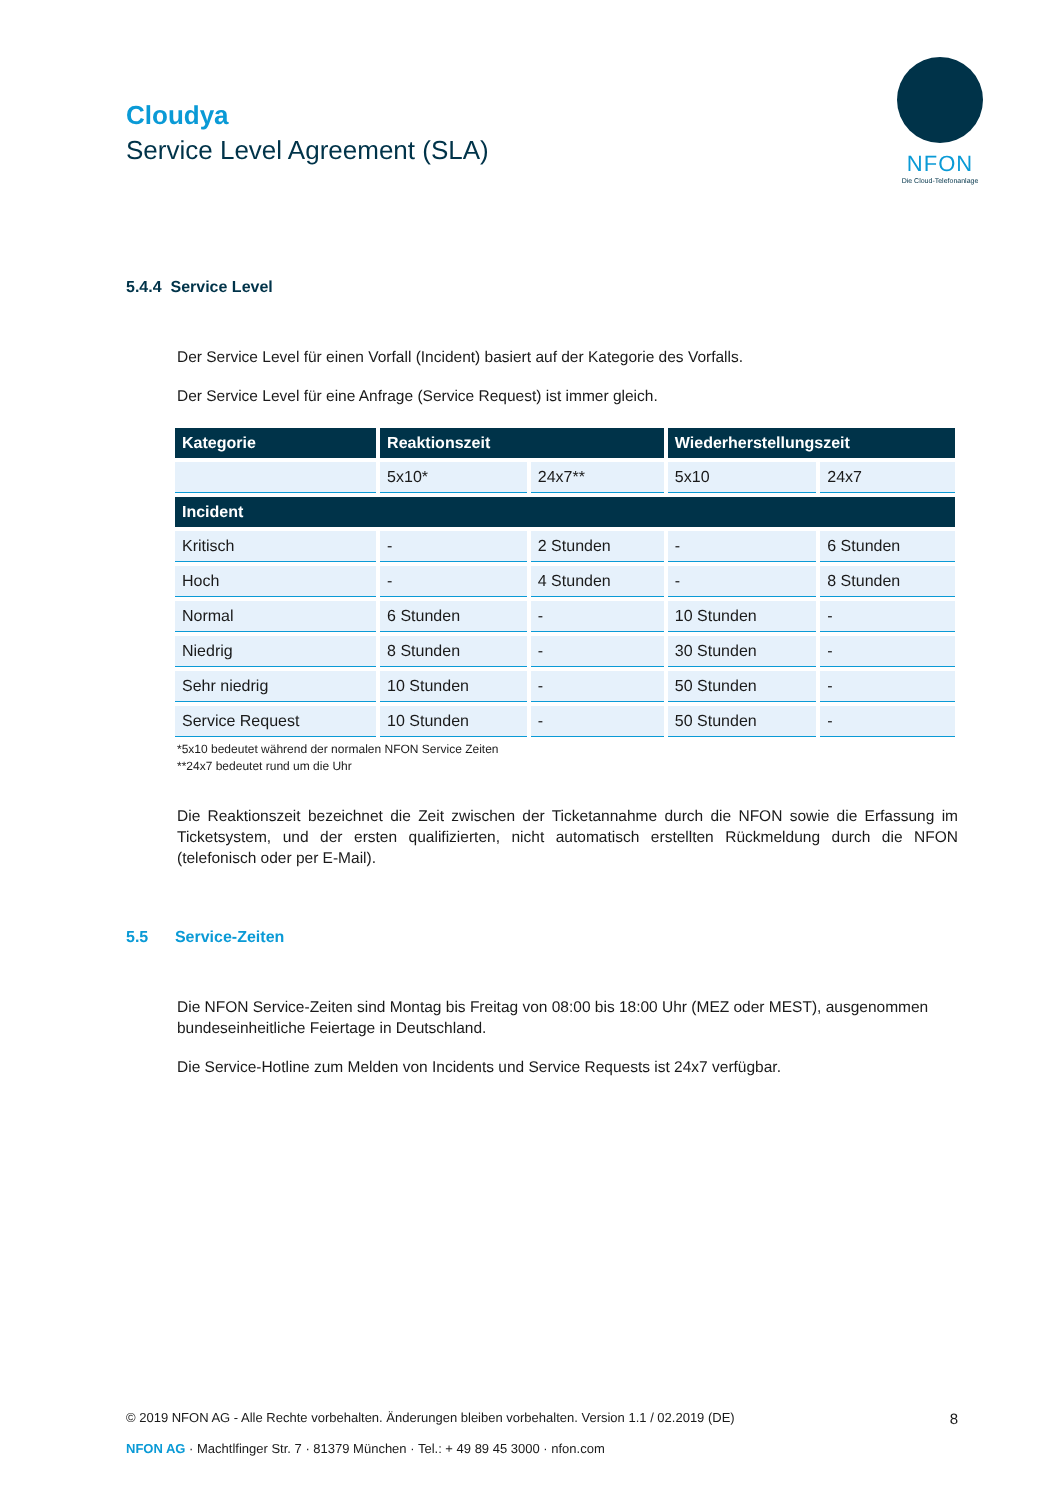Cloudya
Service Level Agreement (SLA)
NFON
Die Cloud-Telefonanlage
5.4.4 Service Level
Der Service Level für einen Vorfall (Incident) basiert auf der Kategorie des Vorfalls.
Der Service Level für eine Anfrage (Service Request) ist immer gleich.
| Kategorie | Reaktionszeit | | Wiederherstellungszeit | |
| --- | --- | --- | --- | --- |
| | 5x10* | 24x7** | 5x10 | 24x7 |
| Incident | | | | |
| Kritisch | - | 2 Stunden | - | 6 Stunden |
| Hoch | - | 4 Stunden | - | 8 Stunden |
| Normal | 6 Stunden | - | 10 Stunden | - |
| Niedrig | 8 Stunden | - | 30 Stunden | - |
| Sehr niedrig | 10 Stunden | - | 50 Stunden | - |
| Service Request | 10 Stunden | - | 50 Stunden | - |
*5x10 bedeutet während der normalen NFON Service Zeiten
**24x7 bedeutet rund um die Uhr
Die Reaktionszeit bezeichnet die Zeit zwischen der Ticketannahme durch die NFON sowie die Erfassung im Ticketsystem, und der ersten qualifizierten, nicht automatisch erstellten Rückmeldung durch die NFON (telefonisch oder per E-Mail).
5.5 Service-Zeiten
Die NFON Service-Zeiten sind Montag bis Freitag von 08:00 bis 18:00 Uhr (MEZ oder MEST), ausgenommen bundeseinheitliche Feiertage in Deutschland.
Die Service-Hotline zum Melden von Incidents und Service Requests ist 24x7 verfügbar.
© 2019 NFON AG - Alle Rechte vorbehalten. Änderungen bleiben vorbehalten. Version 1.1 / 02.2019 (DE) 8
NFON AG · Machtlfinger Str. 7 · 81379 München · Tel.: + 49 89 45 3000 · nfon.com